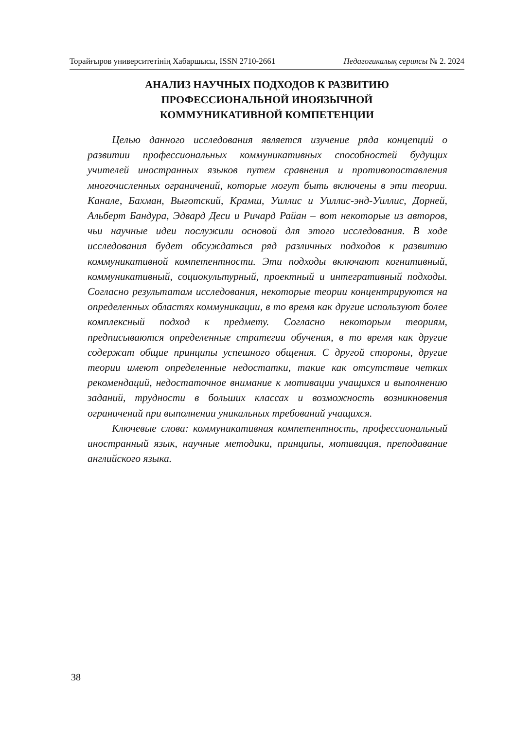Торайғыров университетінің Хабаршысы, ISSN 2710-2661 Педагогикалық сериясы № 2. 2024
АНАЛИЗ НАУЧНЫХ ПОДХОДОВ К РАЗВИТИЮ
ПРОФЕССИОНАЛЬНОЙ ИНОЯЗЫЧНОЙ
КОММУНИКАТИВНОЙ КОМПЕТЕНЦИИ
Целью данного исследования является изучение ряда концепций о развитии профессиональных коммуникативных способностей будущих учителей иностранных языков путем сравнения и противопоставления многочисленных ограничений, которые могут быть включены в эти теории. Канале, Бахман, Выготский, Крамш, Уиллис и Уиллис-энд-Уиллис, Дорней, Альберт Бандура, Эдвард Деси и Ричард Райан – вот некоторые из авторов, чьи научные идеи послужили основой для этого исследования. В ходе исследования будет обсуждаться ряд различных подходов к развитию коммуникативной компетентности. Эти подходы включают когнитивный, коммуникативный, социокультурный, проектный и интегративный подходы. Согласно результатам исследования, некоторые теории концентрируются на определенных областях коммуникации, в то время как другие используют более комплексный подход к предмету. Согласно некоторым теориям, предписываются определенные стратегии обучения, в то время как другие содержат общие принципы успешного общения. С другой стороны, другие теории имеют определенные недостатки, такие как отсутствие четких рекомендаций, недостаточное внимание к мотивации учащихся и выполнению заданий, трудности в больших классах и возможность возникновения ограничений при выполнении уникальных требований учащихся.
Ключевые слова: коммуникативная компетентность, профессиональный иностранный язык, научные методики, принципы, мотивация, преподавание английского языка.
38